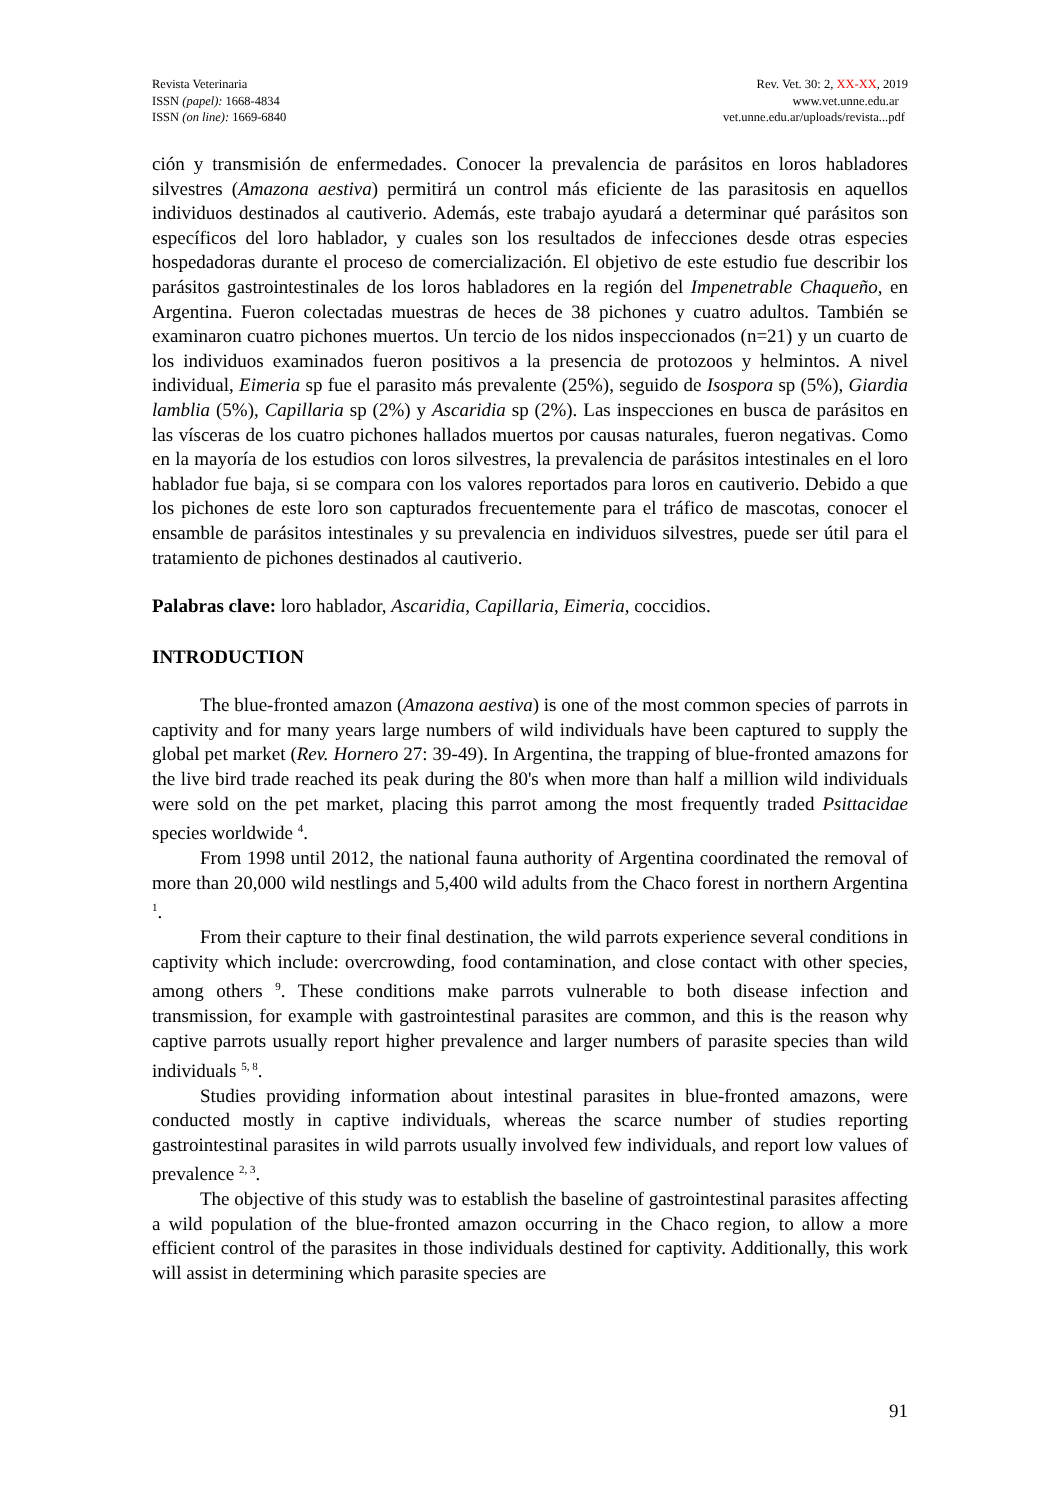Revista Veterinaria
ISSN (papel): 1668-4834
ISSN (on line): 1669-6840
Rev. Vet. 30: 2, XX-XX, 2019
www.vet.unne.edu.ar
vet.unne.edu.ar/uploads/revista...pdf
ción y transmisión de enfermedades. Conocer la prevalencia de parásitos en loros habladores silvestres (Amazona aestiva) permitirá un control más eficiente de las parasitosis en aquellos individuos destinados al cautiverio. Además, este trabajo ayudará a determinar qué parásitos son específicos del loro hablador, y cuales son los resultados de infecciones desde otras especies hospedadoras durante el proceso de comercialización. El objetivo de este estudio fue describir los parásitos gastrointestinales de los loros habladores en la región del Impenetrable Chaqueño, en Argentina. Fueron colectadas muestras de heces de 38 pichones y cuatro adultos. También se examinaron cuatro pichones muertos. Un tercio de los nidos inspeccionados (n=21) y un cuarto de los individuos examinados fueron positivos a la presencia de protozoos y helmintos. A nivel individual, Eimeria sp fue el parasito más prevalente (25%), seguido de Isospora sp (5%), Giardia lamblia (5%), Capillaria sp (2%) y Ascaridia sp (2%). Las inspecciones en busca de parásitos en las vísceras de los cuatro pichones hallados muertos por causas naturales, fueron negativas. Como en la mayoría de los estudios con loros silvestres, la prevalencia de parásitos intestinales en el loro hablador fue baja, si se compara con los valores reportados para loros en cautiverio. Debido a que los pichones de este loro son capturados frecuentemente para el tráfico de mascotas, conocer el ensamble de parásitos intestinales y su prevalencia en individuos silvestres, puede ser útil para el tratamiento de pichones destinados al cautiverio.
Palabras clave: loro hablador, Ascaridia, Capillaria, Eimeria, coccidios.
INTRODUCTION
The blue-fronted amazon (Amazona aestiva) is one of the most common species of parrots in captivity and for many years large numbers of wild individuals have been captured to supply the global pet market (Rev. Hornero 27: 39-49). In Argentina, the trapping of blue-fronted amazons for the live bird trade reached its peak during the 80's when more than half a million wild individuals were sold on the pet market, placing this parrot among the most frequently traded Psittacidae species worldwide <sup>4</sup>.
From 1998 until 2012, the national fauna authority of Argentina coordinated the removal of more than 20,000 wild nestlings and 5,400 wild adults from the Chaco forest in northern Argentina <sup>1</sup>.
From their capture to their final destination, the wild parrots experience several conditions in captivity which include: overcrowding, food contamination, and close contact with other species, among others <sup>9</sup>. These conditions make parrots vulnerable to both disease infection and transmission, for example with gastrointestinal parasites are common, and this is the reason why captive parrots usually report higher prevalence and larger numbers of parasite species than wild individuals <sup>5, 8</sup>.
Studies providing information about intestinal parasites in blue-fronted amazons, were conducted mostly in captive individuals, whereas the scarce number of studies reporting gastrointestinal parasites in wild parrots usually involved few individuals, and report low values of prevalence <sup>2, 3</sup>.
The objective of this study was to establish the baseline of gastrointestinal parasites affecting a wild population of the blue-fronted amazon occurring in the Chaco region, to allow a more efficient control of the parasites in those individuals destined for captivity. Additionally, this work will assist in determining which parasite species are
91